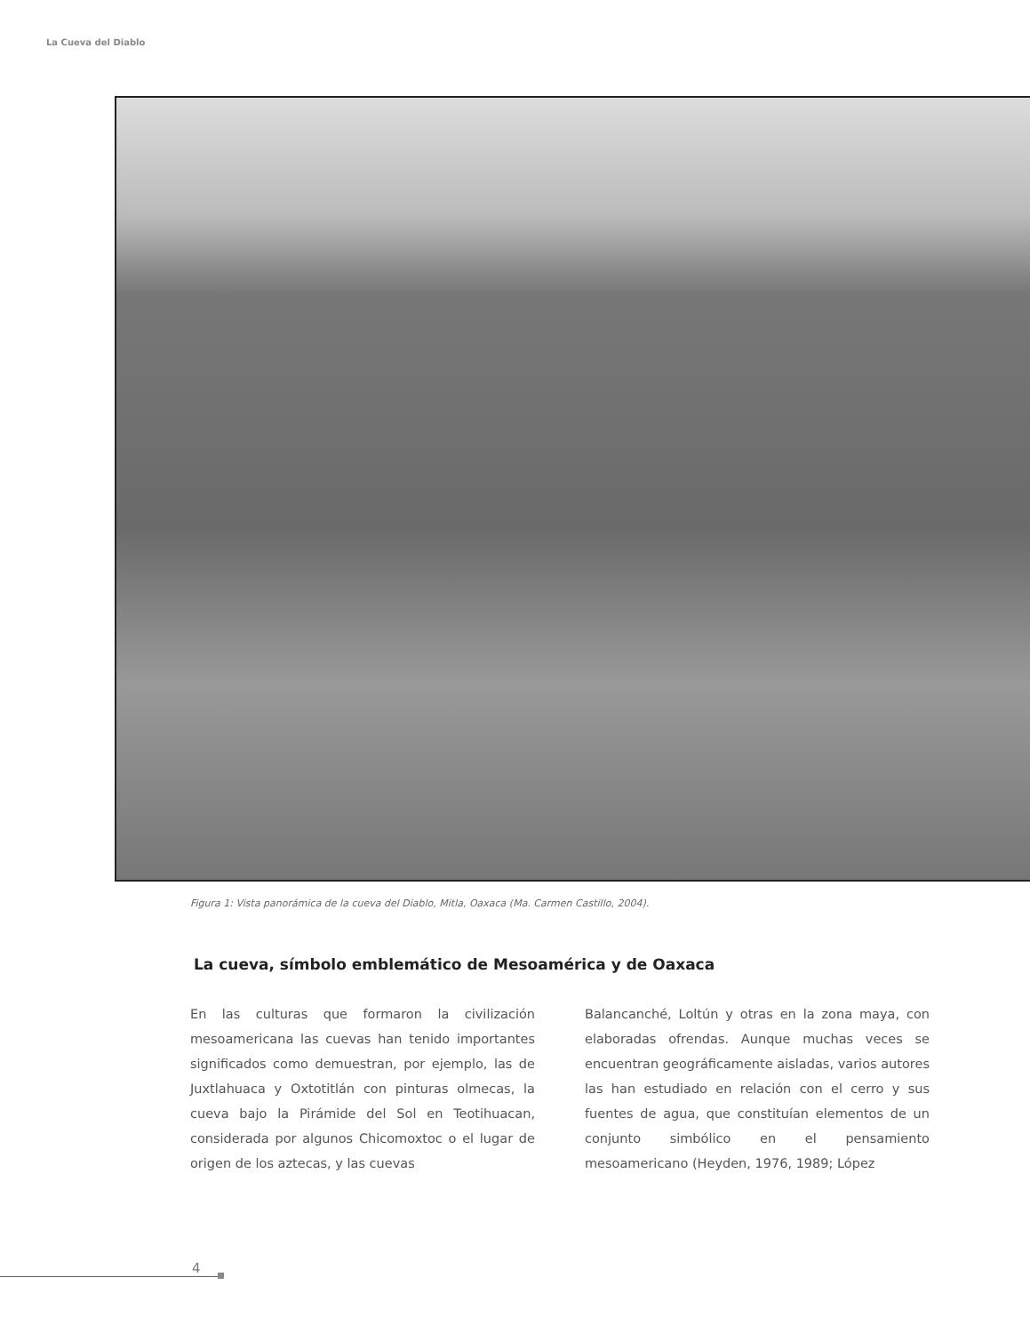La Cueva del Diablo
Figura 1: Vista panorámica de la cueva del Diablo, Mitla, Oaxaca (Ma. Carmen Castillo, 2004).
La cueva, símbolo emblemático de Mesoamérica y de Oaxaca
En las culturas que formaron la civilización mesoamericana las cuevas han tenido importantes significados como demuestran, por ejemplo, las de Juxtlahuaca y Oxtotitlán con pinturas olmecas, la cueva bajo la Pirámide del Sol en Teotihuacan, considerada por algunos Chicomoxtoc o el lugar de origen de los aztecas, y las cuevas
Balancanché, Loltún y otras en la zona maya, con elaboradas ofrendas. Aunque muchas veces se encuentran geográficamente aisladas, varios autores las han estudiado en relación con el cerro y sus fuentes de agua, que constituían elementos de un conjunto simbólico en el pensamiento mesoamericano (Heyden, 1976, 1989; López
4